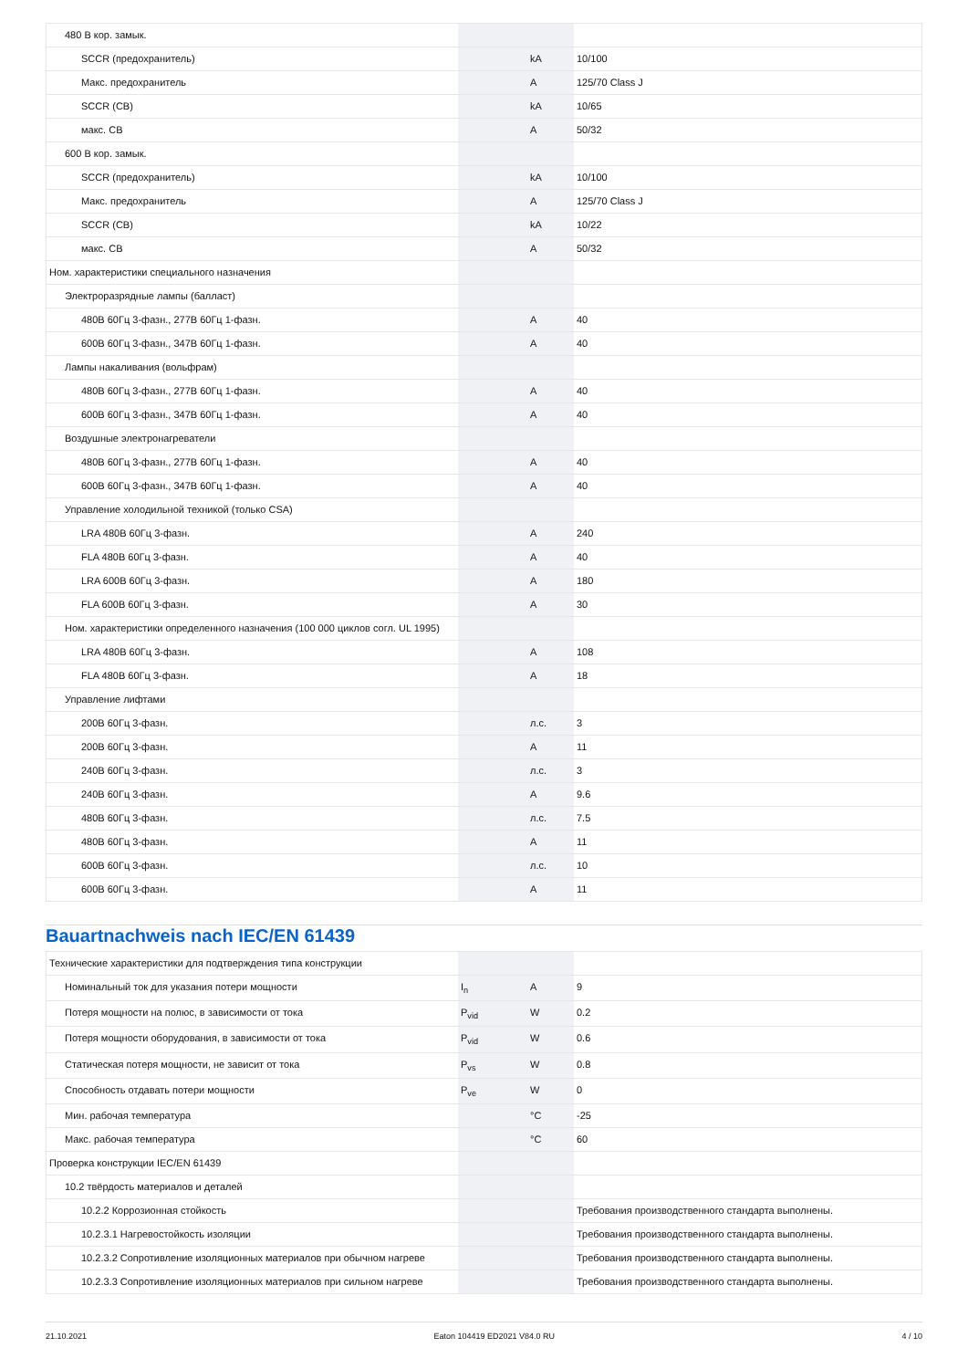| 480 В кор. замык. | | | |
| SCCR (предохранитель) | | kA | 10/100 |
| Макс. предохранитель | | A | 125/70 Class J |
| SCCR (CB) | | kA | 10/65 |
| макс. CB | | A | 50/32 |
| 600 В кор. замык. | | | |
| SCCR (предохранитель) | | kA | 10/100 |
| Макс. предохранитель | | A | 125/70 Class J |
| SCCR (CB) | | kA | 10/22 |
| макс. CB | | A | 50/32 |
| Ном. характеристики специального назначения | | | |
| Электроразрядные лампы (балласт) | | | |
| 480В 60Гц 3-фазн., 277В 60Гц 1-фазн. | | A | 40 |
| 600В 60Гц 3-фазн., 347В 60Гц 1-фазн. | | A | 40 |
| Лампы накаливания (вольфрам) | | | |
| 480В 60Гц 3-фазн., 277В 60Гц 1-фазн. | | A | 40 |
| 600В 60Гц 3-фазн., 347В 60Гц 1-фазн. | | A | 40 |
| Воздушные электронагреватели | | | |
| 480В 60Гц 3-фазн., 277В 60Гц 1-фазн. | | A | 40 |
| 600В 60Гц 3-фазн., 347В 60Гц 1-фазн. | | A | 40 |
| Управление холодильной техникой (только CSA) | | | |
| LRA 480В 60Гц 3-фазн. | | A | 240 |
| FLA 480В 60Гц 3-фазн. | | A | 40 |
| LRA 600В 60Гц 3-фазн. | | A | 180 |
| FLA 600В 60Гц 3-фазн. | | A | 30 |
| Ном. характеристики определенного назначения (100 000 циклов согл. UL 1995) | | | |
| LRA 480В 60Гц 3-фазн. | | A | 108 |
| FLA 480В 60Гц 3-фазн. | | A | 18 |
| Управление лифтами | | | |
| 200В 60Гц 3-фазн. | | л.с. | 3 |
| 200В 60Гц 3-фазн. | | A | 11 |
| 240В 60Гц 3-фазн. | | л.с. | 3 |
| 240В 60Гц 3-фазн. | | A | 9.6 |
| 480В 60Гц 3-фазн. | | л.с. | 7.5 |
| 480В 60Гц 3-фазн. | | A | 11 |
| 600В 60Гц 3-фазн. | | л.с. | 10 |
| 600В 60Гц 3-фазн. | | A | 11 |
Bauartnachweis nach IEC/EN 61439
| Технические характеристики для подтверждения типа конструкции | | | |
| Номинальный ток для указания потери мощности | I<sub>n</sub> | A | 9 |
| Потеря мощности на полюс, в зависимости от тока | P<sub>vid</sub> | W | 0.2 |
| Потеря мощности оборудования, в зависимости от тока | P<sub>vid</sub> | W | 0.6 |
| Статическая потеря мощности, не зависит от тока | P<sub>vs</sub> | W | 0.8 |
| Способность отдавать потери мощности | P<sub>ve</sub> | W | 0 |
| Мин. рабочая температура | | °C | -25 |
| Макс. рабочая температура | | °C | 60 |
| Проверка конструкции IEC/EN 61439 | | | |
| 10.2 твёрдость материалов и деталей | | | |
| 10.2.2 Коррозионная стойкость | | | Требования производственного стандарта выполнены. |
| 10.2.3.1 Нагревостойкость изоляции | | | Требования производственного стандарта выполнены. |
| 10.2.3.2 Сопротивление изоляционных материалов при обычном нагреве | | | Требования производственного стандарта выполнены. |
| 10.2.3.3 Сопротивление изоляционных материалов при сильном нагреве | | | Требования производственного стандарта выполнены. |
21.10.2021 Eaton 104419 ED2021 V84.0 RU 4 / 10